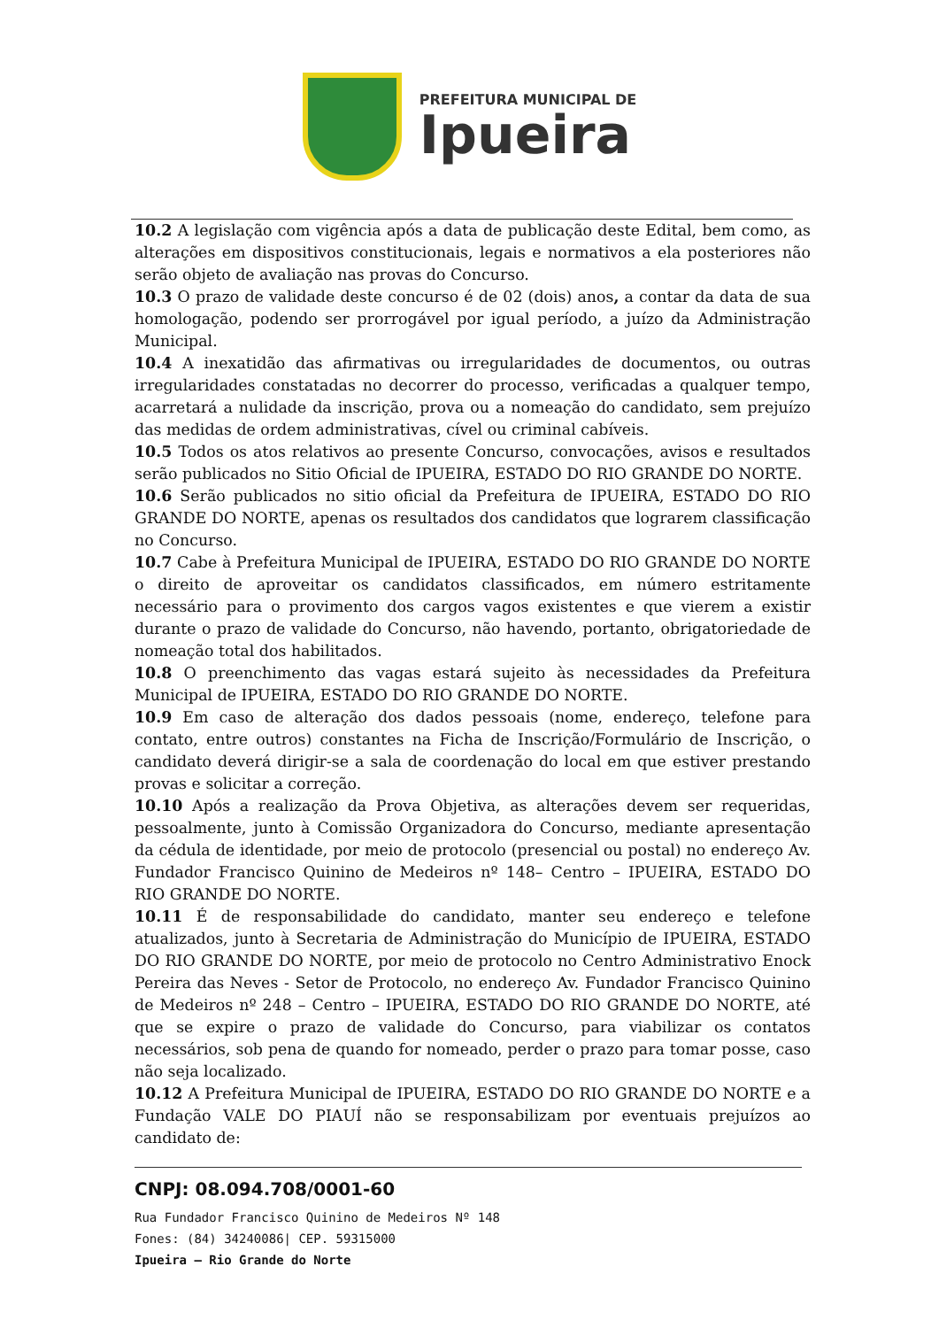PREFEITURA MUNICIPAL DE
Ipueira
10.2 A legislação com vigência após a data de publicação deste Edital, bem como, as alterações em dispositivos constitucionais, legais e normativos a ela posteriores não serão objeto de avaliação nas provas do Concurso.
10.3 O prazo de validade deste concurso é de 02 (dois) anos, a contar da data de sua homologação, podendo ser prorrogável por igual período, a juízo da Administração Municipal.
10.4 A inexatidão das afirmativas ou irregularidades de documentos, ou outras irregularidades constatadas no decorrer do processo, verificadas a qualquer tempo, acarretará a nulidade da inscrição, prova ou a nomeação do candidato, sem prejuízo das medidas de ordem administrativas, cível ou criminal cabíveis.
10.5 Todos os atos relativos ao presente Concurso, convocações, avisos e resultados serão publicados no Sitio Oficial de IPUEIRA, ESTADO DO RIO GRANDE DO NORTE.
10.6 Serão publicados no sitio oficial da Prefeitura de IPUEIRA, ESTADO DO RIO GRANDE DO NORTE, apenas os resultados dos candidatos que lograrem classificação no Concurso.
10.7 Cabe à Prefeitura Municipal de IPUEIRA, ESTADO DO RIO GRANDE DO NORTE o direito de aproveitar os candidatos classificados, em número estritamente necessário para o provimento dos cargos vagos existentes e que vierem a existir durante o prazo de validade do Concurso, não havendo, portanto, obrigatoriedade de nomeação total dos habilitados.
10.8 O preenchimento das vagas estará sujeito às necessidades da Prefeitura Municipal de IPUEIRA, ESTADO DO RIO GRANDE DO NORTE.
10.9 Em caso de alteração dos dados pessoais (nome, endereço, telefone para contato, entre outros) constantes na Ficha de Inscrição/Formulário de Inscrição, o candidato deverá dirigir-se a sala de coordenação do local em que estiver prestando provas e solicitar a correção.
10.10 Após a realização da Prova Objetiva, as alterações devem ser requeridas, pessoalmente, junto à Comissão Organizadora do Concurso, mediante apresentação da cédula de identidade, por meio de protocolo (presencial ou postal) no endereço Av. Fundador Francisco Quinino de Medeiros nº 148– Centro – IPUEIRA, ESTADO DO RIO GRANDE DO NORTE.
10.11 É de responsabilidade do candidato, manter seu endereço e telefone atualizados, junto à Secretaria de Administração do Município de IPUEIRA, ESTADO DO RIO GRANDE DO NORTE, por meio de protocolo no Centro Administrativo Enock Pereira das Neves - Setor de Protocolo, no endereço Av. Fundador Francisco Quinino de Medeiros nº 248 – Centro – IPUEIRA, ESTADO DO RIO GRANDE DO NORTE, até que se expire o prazo de validade do Concurso, para viabilizar os contatos necessários, sob pena de quando for nomeado, perder o prazo para tomar posse, caso não seja localizado.
10.12 A Prefeitura Municipal de IPUEIRA, ESTADO DO RIO GRANDE DO NORTE e a Fundação VALE DO PIAUÍ não se responsabilizam por eventuais prejuízos ao candidato de:
CNPJ: 08.094.708/0001-60
Rua Fundador Francisco Quinino de Medeiros Nº 148
Fones: (84) 34240086| CEP. 59315000
Ipueira – Rio Grande do Norte